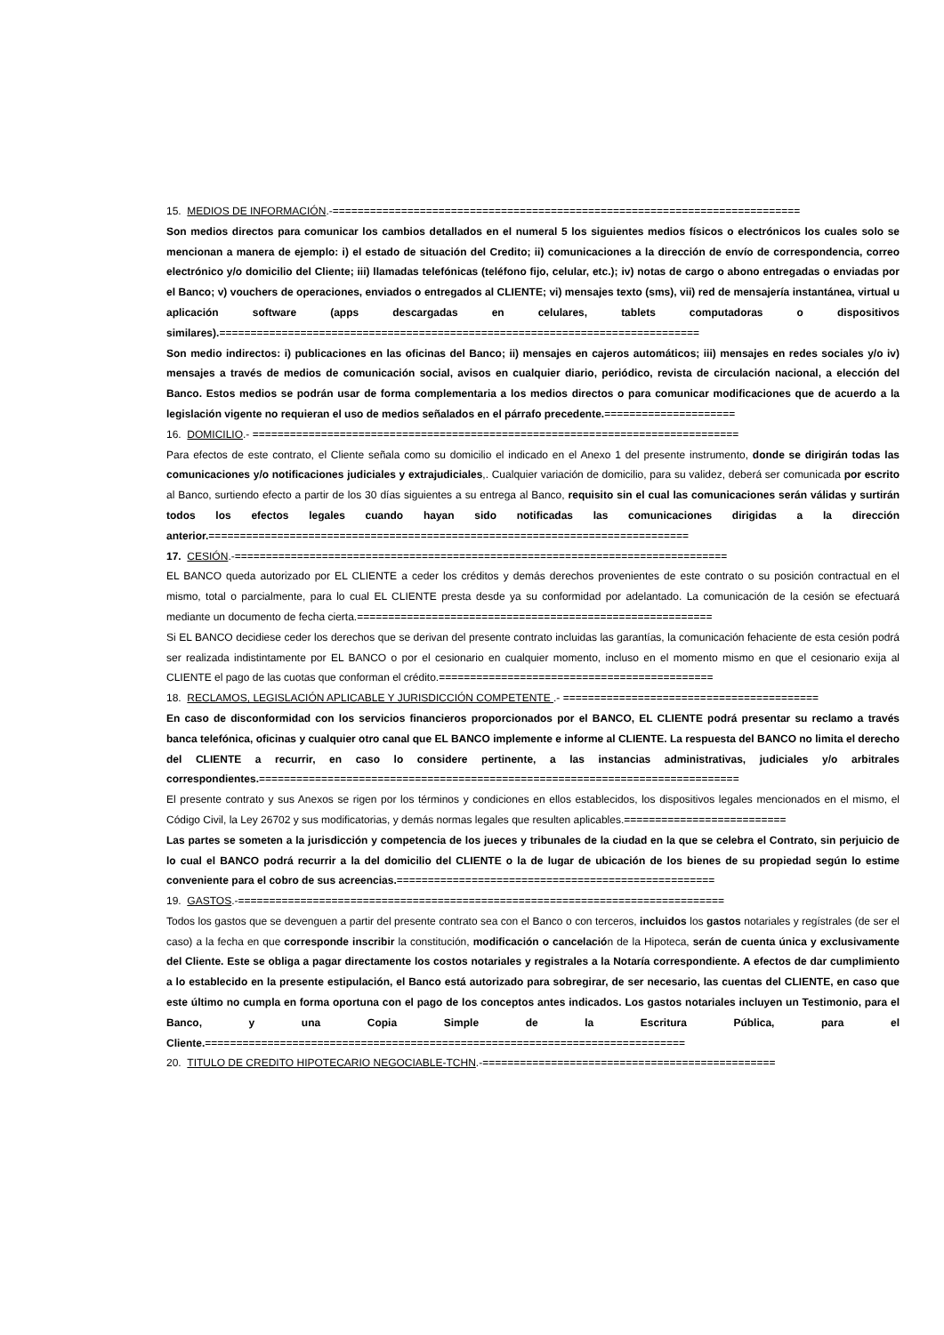15. MEDIOS DE INFORMACIÓN.-===========================================================================
Son medios directos para comunicar los cambios detallados en el numeral 5 los siguientes medios físicos o electrónicos los cuales solo se mencionan a manera de ejemplo: i) el estado de situación del Credito; ii) comunicaciones a la dirección de envío de correspondencia, correo electrónico y/o domicilio del Cliente; iii) llamadas telefónicas (teléfono fijo, celular, etc.); iv) notas de cargo o abono entregadas o enviadas por el Banco; v) vouchers de operaciones, enviados o entregados al CLIENTE; vi) mensajes texto (sms), vii) red de mensajería instantánea, virtual u aplicación software (apps descargadas en celulares, tablets computadoras o dispositivos similares).=============================================================================
Son medio indirectos: i) publicaciones en las oficinas del Banco; ii) mensajes en cajeros automáticos; iii) mensajes en redes sociales y/o iv) mensajes a través de medios de comunicación social, avisos en cualquier diario, periódico, revista de circulación nacional, a elección del Banco. Estos medios se podrán usar de forma complementaria a los medios directos o para comunicar modificaciones que de acuerdo a la legislación vigente no requieran el uso de medios señalados en el párrafo precedente.=====================
16. DOMICILIO.- ==============================================================================
Para efectos de este contrato, el Cliente señala como su domicilio el indicado en el Anexo 1 del presente instrumento, donde se dirigirán todas las comunicaciones y/o notificaciones judiciales y extrajudiciales,. Cualquier variación de domicilio, para su validez, deberá ser comunicada por escrito al Banco, surtiendo efecto a partir de los 30 días siguientes a su entrega al Banco, requisito sin el cual las comunicaciones serán válidas y surtirán todos los efectos legales cuando hayan sido notificadas las comunicaciones dirigidas a la dirección anterior.=============================================================================
17. CESIÓN.-===============================================================================
EL BANCO queda autorizado por EL CLIENTE a ceder los créditos y demás derechos provenientes de este contrato o su posición contractual en el mismo, total o parcialmente, para lo cual EL CLIENTE presta desde ya su conformidad por adelantado. La comunicación de la cesión se efectuará mediante un documento de fecha cierta.=========================================================
Si EL BANCO decidiese ceder los derechos que se derivan del presente contrato incluidas las garantías, la comunicación fehaciente de esta cesión podrá ser realizada indistintamente por EL BANCO o por el cesionario en cualquier momento, incluso en el momento mismo en que el cesionario exija al CLIENTE el pago de las cuotas que conforman el crédito.============================================
18. RECLAMOS, LEGISLACIÓN APLICABLE Y JURISDICCIÓN COMPETENTE .- =========================================
En caso de disconformidad con los servicios financieros proporcionados por el BANCO, EL CLIENTE podrá presentar su reclamo a través banca telefónica, oficinas y cualquier otro canal que EL BANCO implemente e informe al CLIENTE. La respuesta del BANCO no limita el derecho del CLIENTE a recurrir, en caso lo considere pertinente, a las instancias administrativas, judiciales y/o arbitrales correspondientes.=============================================================================
El presente contrato y sus Anexos se rigen por los términos y condiciones en ellos establecidos, los dispositivos legales mencionados en el mismo, el Código Civil, la Ley 26702 y sus modificatorias, y demás normas legales que resulten aplicables.==========================
Las partes se someten a la jurisdicción y competencia de los jueces y tribunales de la ciudad en la que se celebra el Contrato, sin perjuicio de lo cual el BANCO podrá recurrir a la del domicilio del CLIENTE o la de lugar de ubicación de los bienes de su propiedad según lo estime conveniente para el cobro de sus acreencias.===================================================
19. GASTOS.-==============================================================================
Todos los gastos que se devenguen a partir del presente contrato sea con el Banco o con terceros, incluidos los gastos notariales y regístrales (de ser el caso) a la fecha en que corresponde inscribir la constitución, modificación o cancelación de la Hipoteca, serán de cuenta única y exclusivamente del Cliente. Este se obliga a pagar directamente los costos notariales y registrales a la Notaría correspondiente. A efectos de dar cumplimiento a lo establecido en la presente estipulación, el Banco está autorizado para sobregirar, de ser necesario, las cuentas del CLIENTE, en caso que este último no cumpla en forma oportuna con el pago de los conceptos antes indicados. Los gastos notariales incluyen un Testimonio, para el Banco, y una Copia Simple de la Escritura Pública, para el Cliente.=============================================================================
20. TITULO DE CREDITO HIPOTECARIO NEGOCIABLE-TCHN.-===============================================